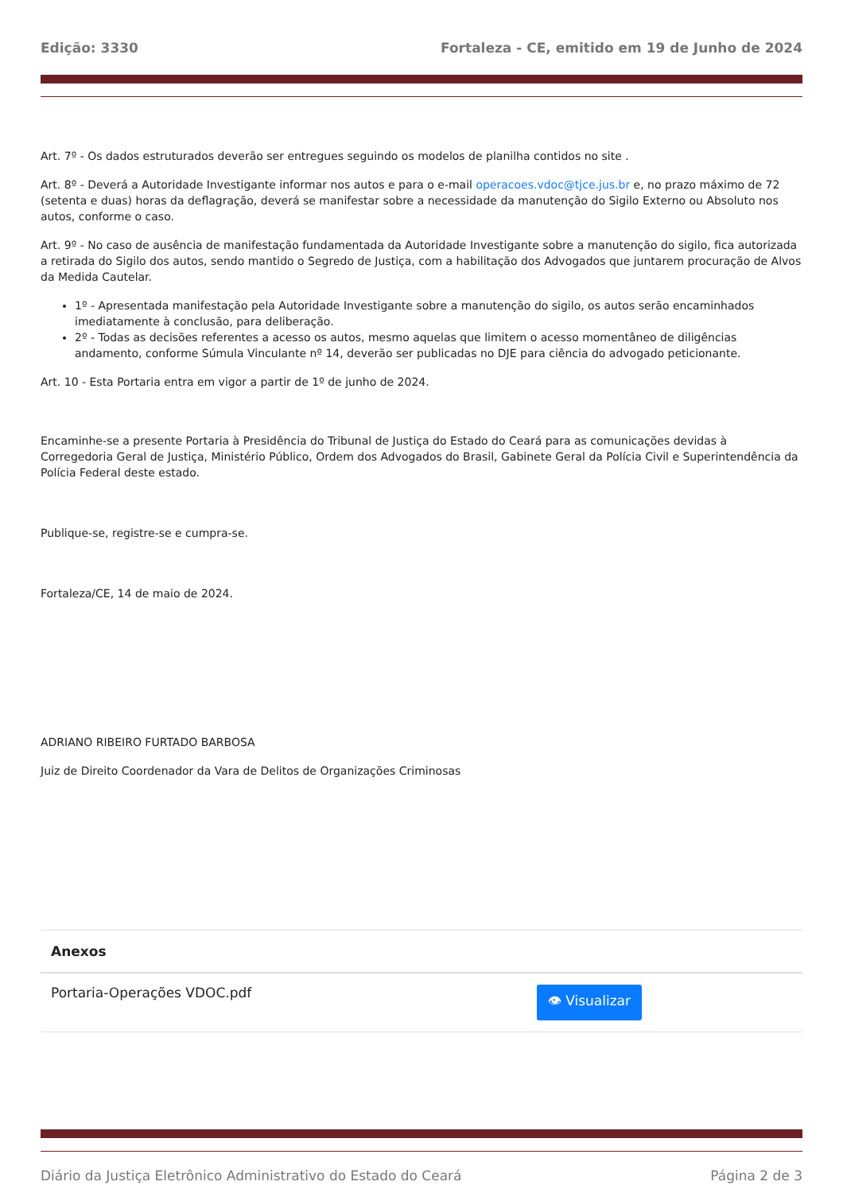Edição: 3330 Fortaleza - CE, emitido em 19 de Junho de 2024
Art. 7º - Os dados estruturados deverão ser entregues seguindo os modelos de planilha contidos no site .
Art. 8º - Deverá a Autoridade Investigante informar nos autos e para o e-mail operacoes.vdoc@tjce.jus.br e, no prazo máximo de 72 (setenta e duas) horas da deflagração, deverá se manifestar sobre a necessidade da manutenção do Sigilo Externo ou Absoluto nos autos, conforme o caso.
Art. 9º - No caso de ausência de manifestação fundamentada da Autoridade Investigante sobre a manutenção do sigilo, fica autorizada a retirada do Sigilo dos autos, sendo mantido o Segredo de Justiça, com a habilitação dos Advogados que juntarem procuração de Alvos da Medida Cautelar.
1º - Apresentada manifestação pela Autoridade Investigante sobre a manutenção do sigilo, os autos serão encaminhados imediatamente à conclusão, para deliberação.
2º - Todas as decisões referentes a acesso os autos, mesmo aquelas que limitem o acesso momentâneo de diligências andamento, conforme Súmula Vinculante nº 14, deverão ser publicadas no DJE para ciência do advogado peticionante.
Art. 10 - Esta Portaria entra em vigor a partir de 1º de junho de 2024.
Encaminhe-se a presente Portaria à Presidência do Tribunal de Justiça do Estado do Ceará para as comunicações devidas à Corregedoria Geral de Justiça, Ministério Público, Ordem dos Advogados do Brasil, Gabinete Geral da Polícia Civil e Superintendência da Polícia Federal deste estado.
Publique-se, registre-se e cumpra-se.
Fortaleza/CE, 14 de maio de 2024.
ADRIANO RIBEIRO FURTADO BARBOSA
Juiz de Direito Coordenador da Vara de Delitos de Organizações Criminosas
| Anexos | |
| --- | --- |
| Portaria-Operações VDOC.pdf | 👁 Visualizar |
Diário da Justiça Eletrônico Administrativo do Estado do Ceará Página 2 de 3